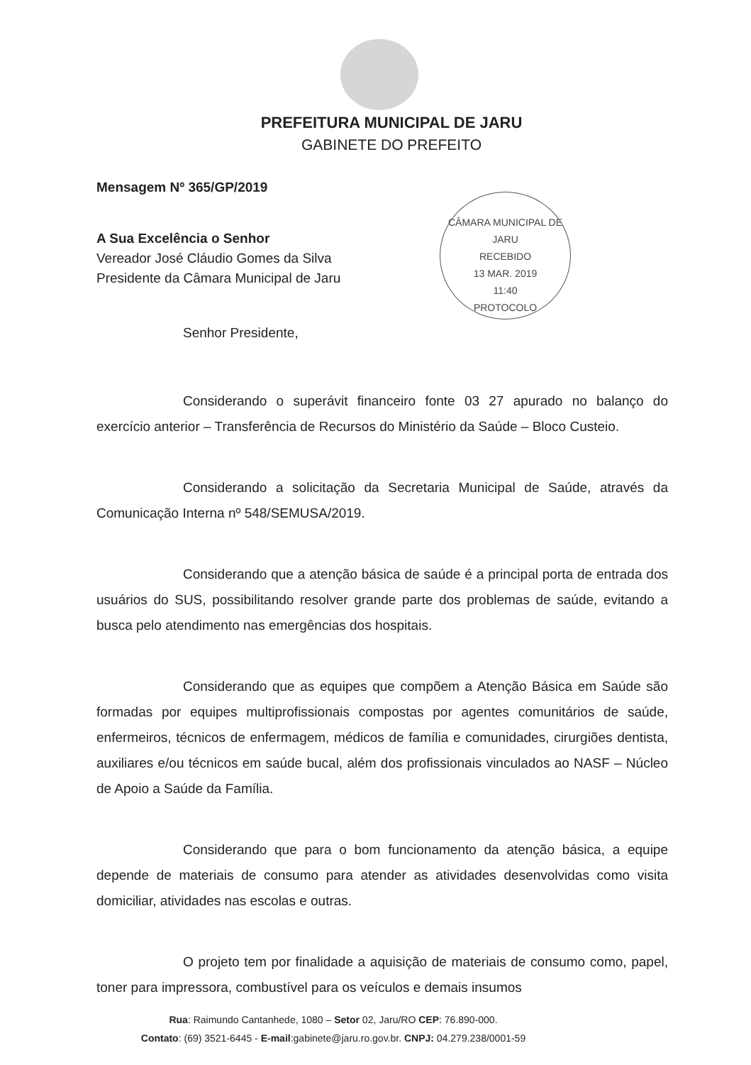PREFEITURA MUNICIPAL DE JARU
GABINETE DO PREFEITO
CÂMARA MUNICIPAL DE JARU
RECEBIDO
13 MAR. 2019
11:40
PROTOCOLO
Mensagem Nº 365/GP/2019
A Sua Excelência o Senhor
Vereador José Cláudio Gomes da Silva
Presidente da Câmara Municipal de Jaru
Senhor Presidente,
Considerando o superávit financeiro fonte 03 27 apurado no balanço do exercício anterior – Transferência de Recursos do Ministério da Saúde – Bloco Custeio.
Considerando a solicitação da Secretaria Municipal de Saúde, através da Comunicação Interna nº 548/SEMUSA/2019.
Considerando que a atenção básica de saúde é a principal porta de entrada dos usuários do SUS, possibilitando resolver grande parte dos problemas de saúde, evitando a busca pelo atendimento nas emergências dos hospitais.
Considerando que as equipes que compõem a Atenção Básica em Saúde são formadas por equipes multiprofissionais compostas por agentes comunitários de saúde, enfermeiros, técnicos de enfermagem, médicos de família e comunidades, cirurgiões dentista, auxiliares e/ou técnicos em saúde bucal, além dos profissionais vinculados ao NASF – Núcleo de Apoio a Saúde da Família.
Considerando que para o bom funcionamento da atenção básica, a equipe depende de materiais de consumo para atender as atividades desenvolvidas como visita domiciliar, atividades nas escolas e outras.
O projeto tem por finalidade a aquisição de materiais de consumo como, papel, toner para impressora, combustível para os veículos e demais insumos
Rua: Raimundo Cantanhede, 1080 – Setor 02, Jaru/RO CEP: 76.890-000.
Contato: (69) 3521-6445 - E-mail:gabinete@jaru.ro.gov.br. CNPJ: 04.279.238/0001-59